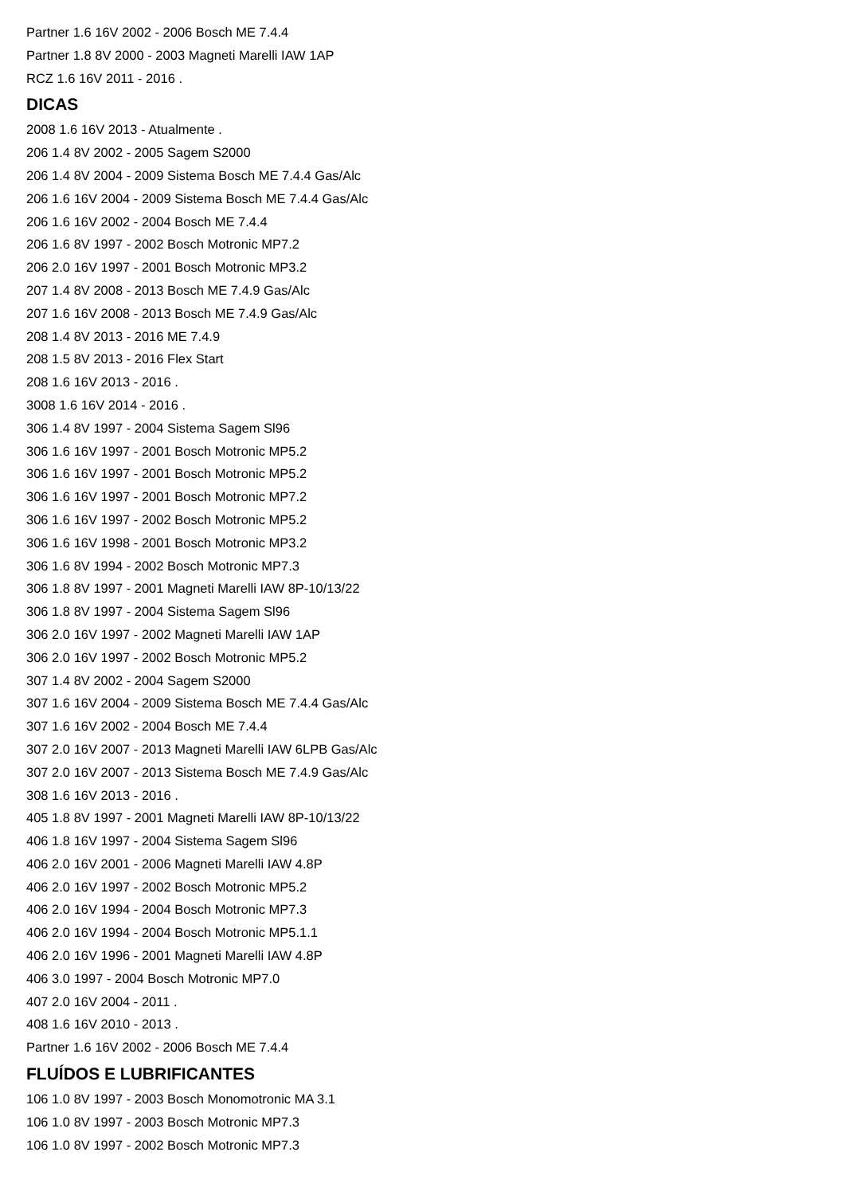Partner 1.6 16V 2002 - 2006 Bosch ME 7.4.4
Partner 1.8 8V 2000 - 2003 Magneti Marelli IAW 1AP
RCZ 1.6 16V 2011 - 2016 .
DICAS
2008 1.6 16V 2013 - Atualmente .
206 1.4 8V 2002 - 2005 Sagem S2000
206 1.4 8V 2004 - 2009 Sistema Bosch ME 7.4.4 Gas/Alc
206 1.6 16V 2004 - 2009 Sistema Bosch ME 7.4.4 Gas/Alc
206 1.6 16V 2002 - 2004 Bosch ME 7.4.4
206 1.6 8V 1997 - 2002 Bosch Motronic MP7.2
206 2.0 16V 1997 - 2001 Bosch Motronic MP3.2
207 1.4 8V 2008 - 2013 Bosch ME 7.4.9 Gas/Alc
207 1.6 16V 2008 - 2013 Bosch ME 7.4.9 Gas/Alc
208 1.4 8V 2013 - 2016 ME 7.4.9
208 1.5 8V 2013 - 2016 Flex Start
208 1.6 16V 2013 - 2016 .
3008 1.6 16V 2014 - 2016 .
306 1.4 8V 1997 - 2004 Sistema Sagem Sl96
306 1.6 16V 1997 - 2001 Bosch Motronic MP5.2
306 1.6 16V 1997 - 2001 Bosch Motronic MP5.2
306 1.6 16V 1997 - 2001 Bosch Motronic MP7.2
306 1.6 16V 1997 - 2002 Bosch Motronic MP5.2
306 1.6 16V 1998 - 2001 Bosch Motronic MP3.2
306 1.6 8V 1994 - 2002 Bosch Motronic MP7.3
306 1.8 8V 1997 - 2001 Magneti Marelli IAW 8P-10/13/22
306 1.8 8V 1997 - 2004 Sistema Sagem Sl96
306 2.0 16V 1997 - 2002 Magneti Marelli IAW 1AP
306 2.0 16V 1997 - 2002 Bosch Motronic MP5.2
307 1.4 8V 2002 - 2004 Sagem S2000
307 1.6 16V 2004 - 2009 Sistema Bosch ME 7.4.4 Gas/Alc
307 1.6 16V 2002 - 2004 Bosch ME 7.4.4
307 2.0 16V 2007 - 2013 Magneti Marelli IAW 6LPB Gas/Alc
307 2.0 16V 2007 - 2013 Sistema Bosch ME 7.4.9 Gas/Alc
308 1.6 16V 2013 - 2016 .
405 1.8 8V 1997 - 2001 Magneti Marelli IAW 8P-10/13/22
406 1.8 16V 1997 - 2004 Sistema Sagem Sl96
406 2.0 16V 2001 - 2006 Magneti Marelli IAW 4.8P
406 2.0 16V 1997 - 2002 Bosch Motronic MP5.2
406 2.0 16V 1994 - 2004 Bosch Motronic MP7.3
406 2.0 16V 1994 - 2004 Bosch Motronic MP5.1.1
406 2.0 16V 1996 - 2001 Magneti Marelli IAW 4.8P
406 3.0 1997 - 2004 Bosch Motronic MP7.0
407 2.0 16V 2004 - 2011 .
408 1.6 16V 2010 - 2013 .
Partner 1.6 16V 2002 - 2006 Bosch ME 7.4.4
FLUÍDOS E LUBRIFICANTES
106 1.0 8V 1997 - 2003 Bosch Monomotronic MA 3.1
106 1.0 8V 1997 - 2003 Bosch Motronic MP7.3
106 1.0 8V 1997 - 2002 Bosch Motronic MP7.3